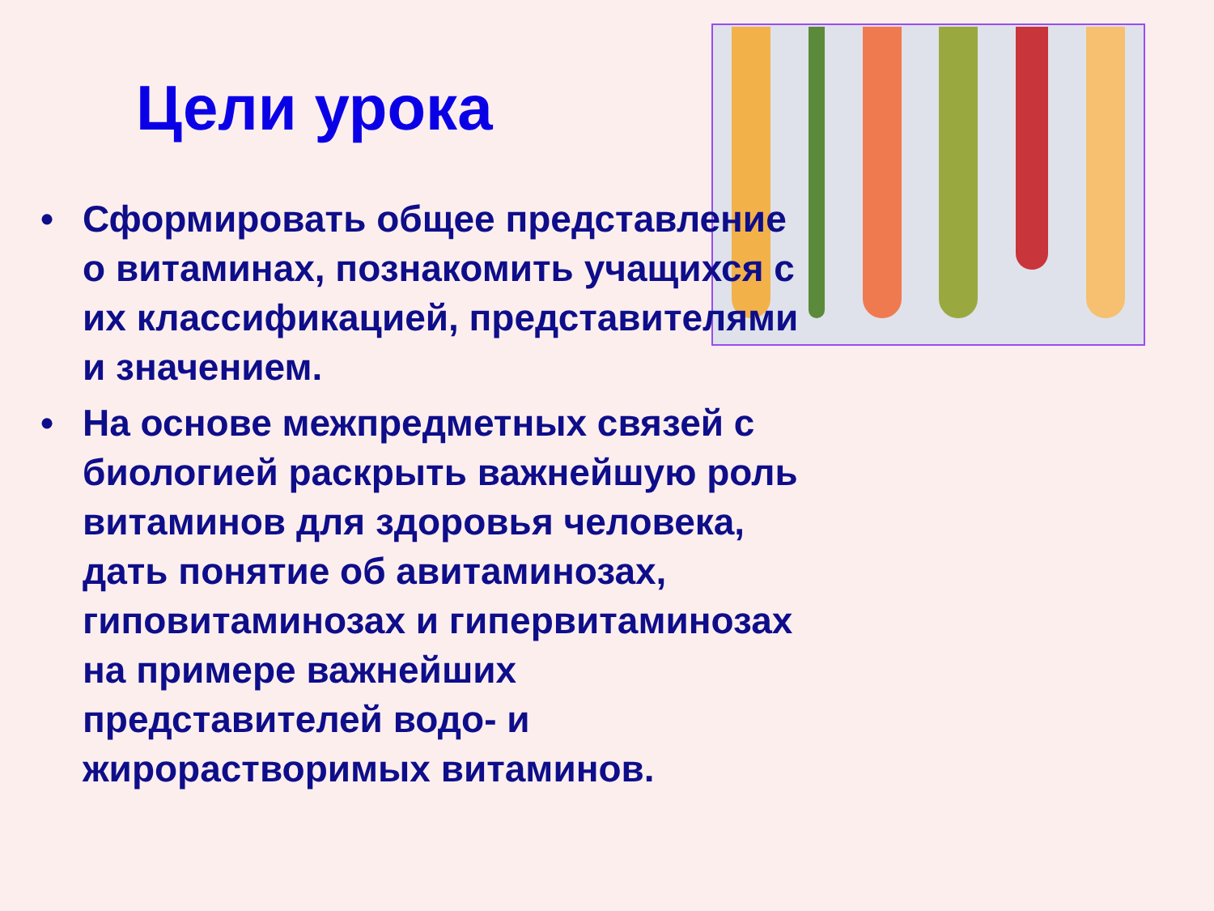Цели урока
• Сформировать общее представление о витаминах, познакомить учащихся с их классификацией, представителями и значением.
• На основе межпредметных связей с биологией раскрыть важнейшую роль витаминов для здоровья человека, дать понятие об авитаминозах, гиповитаминозах и гипервитаминозах на примере важнейших представителей водо- и жирорастворимых витаминов.